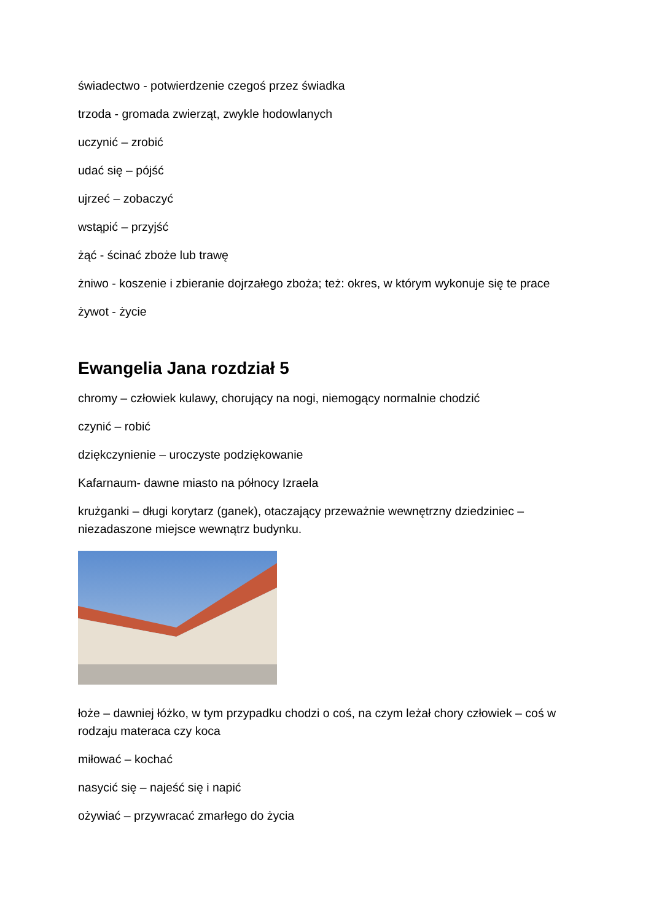świadectwo - potwierdzenie czegoś przez świadka
trzoda - gromada zwierząt, zwykle hodowlanych
uczynić – zrobić
udać się – pójść
ujrzeć – zobaczyć
wstąpić – przyjść
żąć - ścinać zboże lub trawę
żniwo - koszenie i zbieranie dojrzałego zboża; też: okres, w którym wykonuje się te prace
żywot - życie
Ewangelia Jana rozdział 5
chromy – człowiek kulawy, chorujący na nogi, niemogący normalnie chodzić
czynić – robić
dziękczynienie – uroczyste podziękowanie
Kafarnaum- dawne miasto na północy Izraela
krużganki – długi korytarz (ganek), otaczający przeważnie wewnętrzny dziedziniec – niezadaszone miejsce wewnątrz budynku.
łoże – dawniej łóżko, w tym przypadku chodzi o coś, na czym leżał chory człowiek – coś w rodzaju materaca czy koca
miłować – kochać
nasycić się – najeść się i napić
ożywiać – przywracać zmarłego do życia